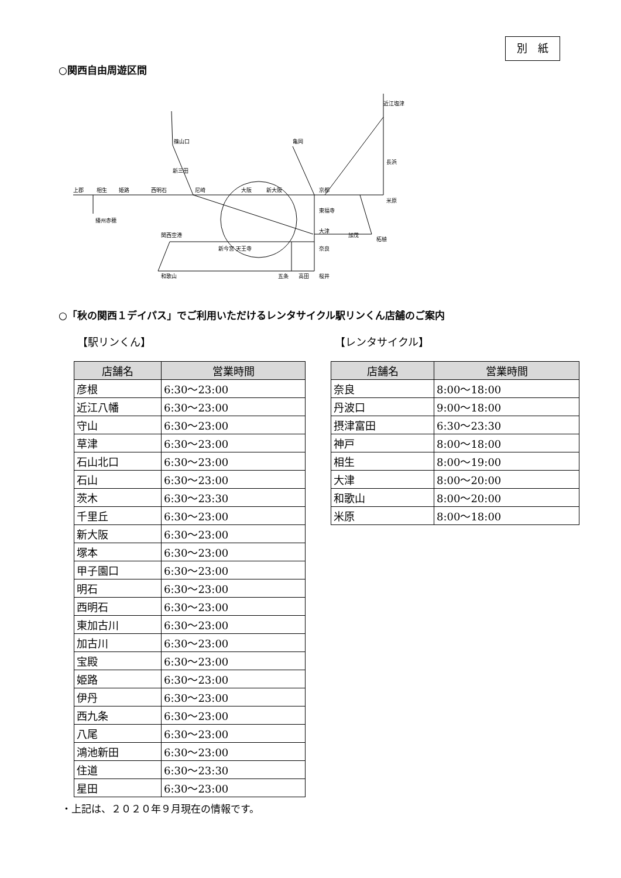別　紙
○関西自由周遊区間
上郡
相生
姫路
西明石
尼崎
大阪
新大阪
京都
近江塩津
長浜
米原
亀岡
新三田
篠山口
播州赤穂
東福寺
大津
奈良
関西空港
新今宮 天王寺
和歌山
五条
高田
桜井
加茂
柘植
○「秋の関西１デイパス」でご利用いただけるレンタサイクル駅リンくん店舗のご案内
【駅リンくん】 【レンタサイクル】
| 店舗名 | 営業時間 |
| --- | --- |
| 彦根 | 6:30～23:00 |
| 近江八幡 | 6:30～23:00 |
| 守山 | 6:30～23:00 |
| 草津 | 6:30～23:00 |
| 石山北口 | 6:30～23:00 |
| 石山 | 6:30～23:00 |
| 茨木 | 6:30～23:30 |
| 千里丘 | 6:30～23:00 |
| 新大阪 | 6:30～23:00 |
| 塚本 | 6:30～23:00 |
| 甲子園口 | 6:30～23:00 |
| 明石 | 6:30～23:00 |
| 西明石 | 6:30～23:00 |
| 東加古川 | 6:30～23:00 |
| 加古川 | 6:30～23:00 |
| 宝殿 | 6:30～23:00 |
| 姫路 | 6:30～23:00 |
| 伊丹 | 6:30～23:00 |
| 西九条 | 6:30～23:00 |
| 八尾 | 6:30～23:00 |
| 鴻池新田 | 6:30～23:00 |
| 住道 | 6:30～23:30 |
| 星田 | 6:30～23:00 |
| 店舗名 | 営業時間 |
| --- | --- |
| 奈良 | 8:00～18:00 |
| 丹波口 | 9:00～18:00 |
| 摂津富田 | 6:30～23:30 |
| 神戸 | 8:00～18:00 |
| 相生 | 8:00～19:00 |
| 大津 | 8:00～20:00 |
| 和歌山 | 8:00～20:00 |
| 米原 | 8:00～18:00 |
・上記は、２０２０年９月現在の情報です。